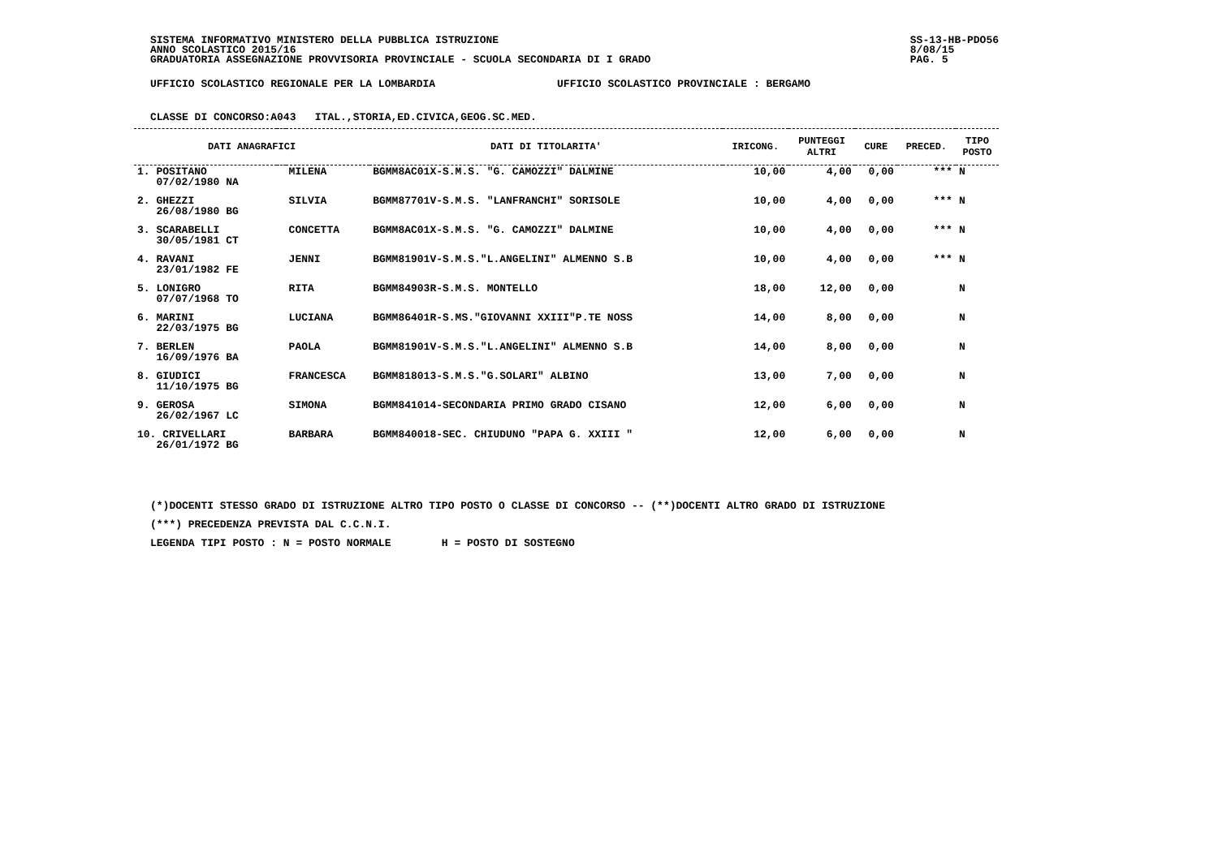SISTEMA INFORMATIVO MINISTERO DELLA PUBBLICA ISTRUZIONE
ANNO SCOLASTICO 2015/16
GRADUATORIA ASSEGNAZIONE PROVVISORIA PROVINCIALE - SCUOLA SECONDARIA DI I GRADO
SS-13-HB-PDO56
8/08/15
PAG. 5
UFFICIO SCOLASTICO REGIONALE PER LA LOMBARDIA UFFICIO SCOLASTICO PROVINCIALE : BERGAMO
CLASSE DI CONCORSO:A043 ITAL.,STORIA,ED.CIVICA,GEOG.SC.MED.
| DATI ANAGRAFICI | | | DATI DI TITOLARITA' | IRICONG. | PUNTEGGI ALTRI | CURE | PRECED. | TIPO POSTO |
| --- | --- | --- | --- | --- | --- | --- | --- | --- |
| 1. POSITANO 07/02/1980 NA | | MILENA | BGMM8AC01X-S.M.S. "G. CAMOZZI" DALMINE | 10,00 | 4,00 | 0,00 | *** | N |
| 2. GHEZZI 26/08/1980 BG | | SILVIA | BGMM87701V-S.M.S. "LANFRANCHI" SORISOLE | 10,00 | 4,00 | 0,00 | *** | N |
| 3. SCARABELLI 30/05/1981 CT | | CONCETTA | BGMM8AC01X-S.M.S. "G. CAMOZZI" DALMINE | 10,00 | 4,00 | 0,00 | *** | N |
| 4. RAVANI 23/01/1982 FE | | JENNI | BGMM81901V-S.M.S."L.ANGELINI" ALMENNO S.B | 10,00 | 4,00 | 0,00 | *** | N |
| 5. LONIGRO 07/07/1968 TO | | RITA | BGMM84903R-S.M.S. MONTELLO | 18,00 | 12,00 | 0,00 | | N |
| 6. MARINI 22/03/1975 BG | | LUCIANA | BGMM86401R-S.MS."GIOVANNI XXIII"P.TE NOSS | 14,00 | 8,00 | 0,00 | | N |
| 7. BERLEN 16/09/1976 BA | | PAOLA | BGMM81901V-S.M.S."L.ANGELINI" ALMENNO S.B | 14,00 | 8,00 | 0,00 | | N |
| 8. GIUDICI 11/10/1975 BG | | FRANCESCA | BGMM818013-S.M.S."G.SOLARI" ALBINO | 13,00 | 7,00 | 0,00 | | N |
| 9. GEROSA 26/02/1967 LC | | SIMONA | BGMM841014-SECONDARIA PRIMO GRADO CISANO | 12,00 | 6,00 | 0,00 | | N |
| 10. CRIVELLARI 26/01/1972 BG | | BARBARA | BGMM840018-SEC. CHIUDUNO "PAPA G. XXIII " | 12,00 | 6,00 | 0,00 | | N |
(*)DOCENTI STESSO GRADO DI ISTRUZIONE ALTRO TIPO POSTO O CLASSE DI CONCORSO -- (**)DOCENTI ALTRO GRADO DI ISTRUZIONE
(***) PRECEDENZA PREVISTA DAL C.C.N.I.
LEGENDA TIPI POSTO : N = POSTO NORMALE H = POSTO DI SOSTEGNO